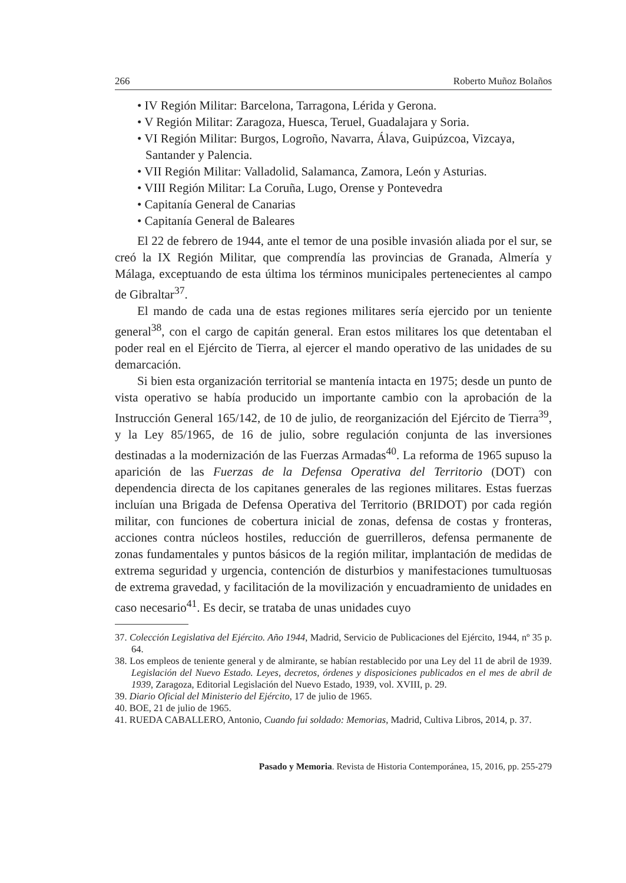266 Roberto Muñoz Bolaños
• IV Región Militar: Barcelona, Tarragona, Lérida y Gerona.
• V Región Militar: Zaragoza, Huesca, Teruel, Guadalajara y Soria.
• VI Región Militar: Burgos, Logroño, Navarra, Álava, Guipúzcoa, Vizcaya, Santander y Palencia.
• VII Región Militar: Valladolid, Salamanca, Zamora, León y Asturias.
• VIII Región Militar: La Coruña, Lugo, Orense y Pontevedra
• Capitanía General de Canarias
• Capitanía General de Baleares
El 22 de febrero de 1944, ante el temor de una posible invasión aliada por el sur, se creó la IX Región Militar, que comprendía las provincias de Granada, Almería y Málaga, exceptuando de esta última los términos municipales pertenecientes al campo de Gibraltar<sup>37</sup>.
El mando de cada una de estas regiones militares sería ejercido por un teniente general<sup>38</sup>, con el cargo de capitán general. Eran estos militares los que detentaban el poder real en el Ejército de Tierra, al ejercer el mando operativo de las unidades de su demarcación.
Si bien esta organización territorial se mantenía intacta en 1975; desde un punto de vista operativo se había producido un importante cambio con la aprobación de la Instrucción General 165/142, de 10 de julio, de reorganización del Ejército de Tierra<sup>39</sup>, y la Ley 85/1965, de 16 de julio, sobre regulación conjunta de las inversiones destinadas a la modernización de las Fuerzas Armadas<sup>40</sup>. La reforma de 1965 supuso la aparición de las Fuerzas de la Defensa Operativa del Territorio (DOT) con dependencia directa de los capitanes generales de las regiones militares. Estas fuerzas incluían una Brigada de Defensa Operativa del Territorio (BRIDOT) por cada región militar, con funciones de cobertura inicial de zonas, defensa de costas y fronteras, acciones contra núcleos hostiles, reducción de guerrilleros, defensa permanente de zonas fundamentales y puntos básicos de la región militar, implantación de medidas de extrema seguridad y urgencia, contención de disturbios y manifestaciones tumultuosas de extrema gravedad, y facilitación de la movilización y encuadramiento de unidades en caso necesario<sup>41</sup>. Es decir, se trataba de unas unidades cuyo
37. Colección Legislativa del Ejército. Año 1944, Madrid, Servicio de Publicaciones del Ejército, 1944, nº 35 p. 64.
38. Los empleos de teniente general y de almirante, se habían restablecido por una Ley del 11 de abril de 1939. Legislación del Nuevo Estado. Leyes, decretos, órdenes y disposiciones publicados en el mes de abril de 1939, Zaragoza, Editorial Legislación del Nuevo Estado, 1939, vol. XVIII, p. 29.
39. Diario Oficial del Ministerio del Ejército, 17 de julio de 1965.
40. BOE, 21 de julio de 1965.
41. RUEDA CABALLERO, Antonio, Cuando fui soldado: Memorias, Madrid, Cultiva Libros, 2014, p. 37.
Pasado y Memoria. Revista de Historia Contemporánea, 15, 2016, pp. 255-279